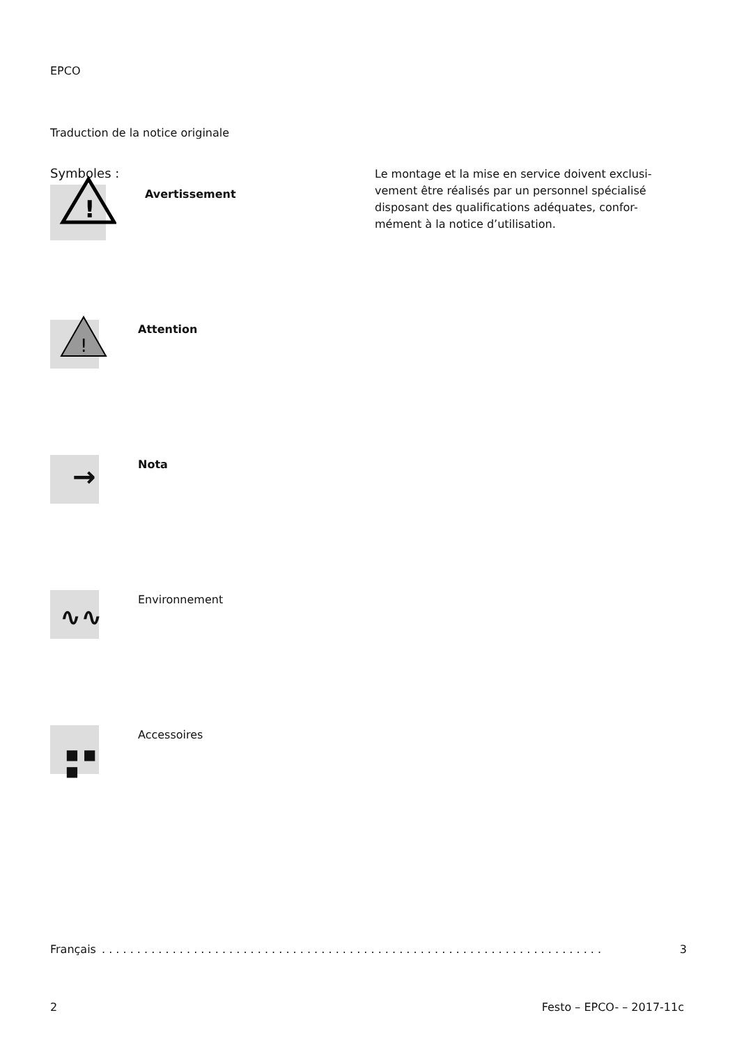EPCO
Traduction de la notice originale
Symboles :
!
Avertissement
!
Attention
→
Nota
∿∿
Environnement
■ ■ ■
Accessoires
Le montage et la mise en service doivent exclusi-vement être réalisés par un personnel spécialisé disposant des qualifications adéquates, confor-mément à la notice d’utilisation.
Français. . . . . . . . . . . . . . . . . . . . . . . . . . . . . . . . . . . . . . . . . . . . . . . . . . . . . . . . . . . . . . . . . . . . . . . 3
2 Festo – EPCO- – 2017-11c